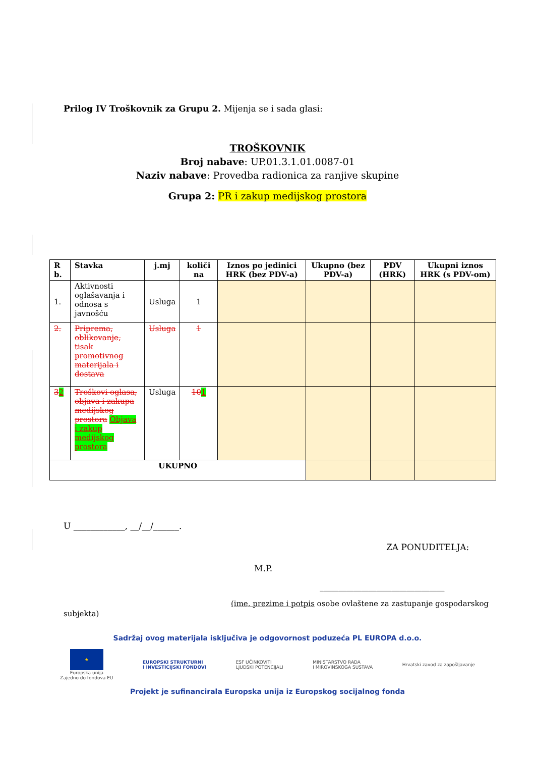Prilog IV Troškovnik za Grupu 2. Mijenja se i sada glasi:
TROŠKOVNIK
Broj nabave: UP.01.3.1.01.0087-01
Naziv nabave: Provedba radionica za ranjive skupine
Grupa 2: PR i zakup medijskog prostora
| R b. | Stavka | j.mj | količi na | Iznos po jedinici HRK (bez PDV-a) | Ukupno (bez PDV-a) | PDV (HRK) | Ukupni iznos HRK (s PDV-om) |
| --- | --- | --- | --- | --- | --- | --- | --- |
| 1. | Aktivnosti oglašavanja i odnosa s javnošću | Usluga | 1 | | | | |
| 2. | Priprema, oblikovanje, tisak promotivnog materijala i dostava | Usluga | 1 | | | | |
| 3 2 | Troškovi oglasa, objava i zakupa medijskog prostora Objava i zakup medijskog prostora | Usluga | 10 1 | | | | |
| UKUPNO | | | | | | | |
U ____________, __/__/______.
ZA PONUDITELJA:
M.P.
_________________________________
(ime, prezime i potpis osobe ovlaštene za zastupanje gospodarskog
subjekta)
Sadržaj ovog materijala isključiva je odgovornost poduzeća PL EUROPA d.o.o.
★
Europska unija
Zajedno do fondova EU
EUROPSKI STRUKTURNI
I INVESTICIJSKI FONDOVI
ESF UČINKOVITI
LJUDSKI POTENCIJALI
MINISTARSTVO RADA
I MIROVINSKOGA SUSTAVA
Hrvatski zavod za zapošljavanje
Projekt je sufinancirala Europska unija iz Europskog socijalnog fonda